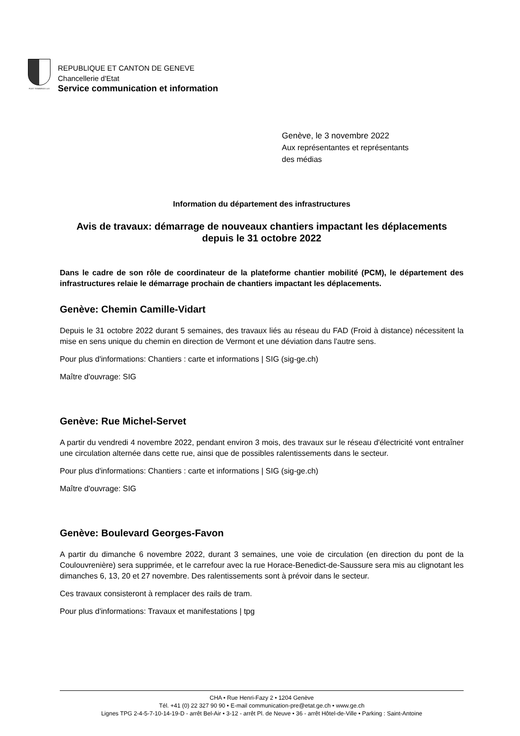POST TENEBRAS LUX
REPUBLIQUE ET CANTON DE GENEVE
Chancellerie d'Etat
Service communication et information
Genève, le 3 novembre 2022
Aux représentantes et représentants
des médias
Information du département des infrastructures
Avis de travaux: démarrage de nouveaux chantiers impactant les déplacements depuis le 31 octobre 2022
Dans le cadre de son rôle de coordinateur de la plateforme chantier mobilité (PCM), le département des infrastructures relaie le démarrage prochain de chantiers impactant les déplacements.
Genève: Chemin Camille-Vidart
Depuis le 31 octobre 2022 durant 5 semaines, des travaux liés au réseau du FAD (Froid à distance) nécessitent la mise en sens unique du chemin en direction de Vermont et une déviation dans l'autre sens.
Pour plus d'informations: Chantiers : carte et informations | SIG (sig-ge.ch)
Maître d'ouvrage: SIG
Genève: Rue Michel-Servet
A partir du vendredi 4 novembre 2022, pendant environ 3 mois, des travaux sur le réseau d'électricité vont entraîner une circulation alternée dans cette rue, ainsi que de possibles ralentissements dans le secteur.
Pour plus d'informations: Chantiers : carte et informations | SIG (sig-ge.ch)
Maître d'ouvrage: SIG
Genève: Boulevard Georges-Favon
A partir du dimanche 6 novembre 2022, durant 3 semaines, une voie de circulation (en direction du pont de la Coulouvrenière) sera supprimée, et le carrefour avec la rue Horace-Benedict-de-Saussure sera mis au clignotant les dimanches 6, 13, 20 et 27 novembre. Des ralentissements sont à prévoir dans le secteur.
Ces travaux consisteront à remplacer des rails de tram.
Pour plus d'informations: Travaux et manifestations | tpg
CHA • Rue Henri-Fazy 2 • 1204 Genève
Tél. +41 (0) 22 327 90 90 • E-mail communication-pre@etat.ge.ch • www.ge.ch
Lignes TPG 2-4-5-7-10-14-19-D - arrêt Bel-Air • 3-12 - arrêt Pl. de Neuve • 36 - arrêt Hôtel-de-Ville • Parking : Saint-Antoine